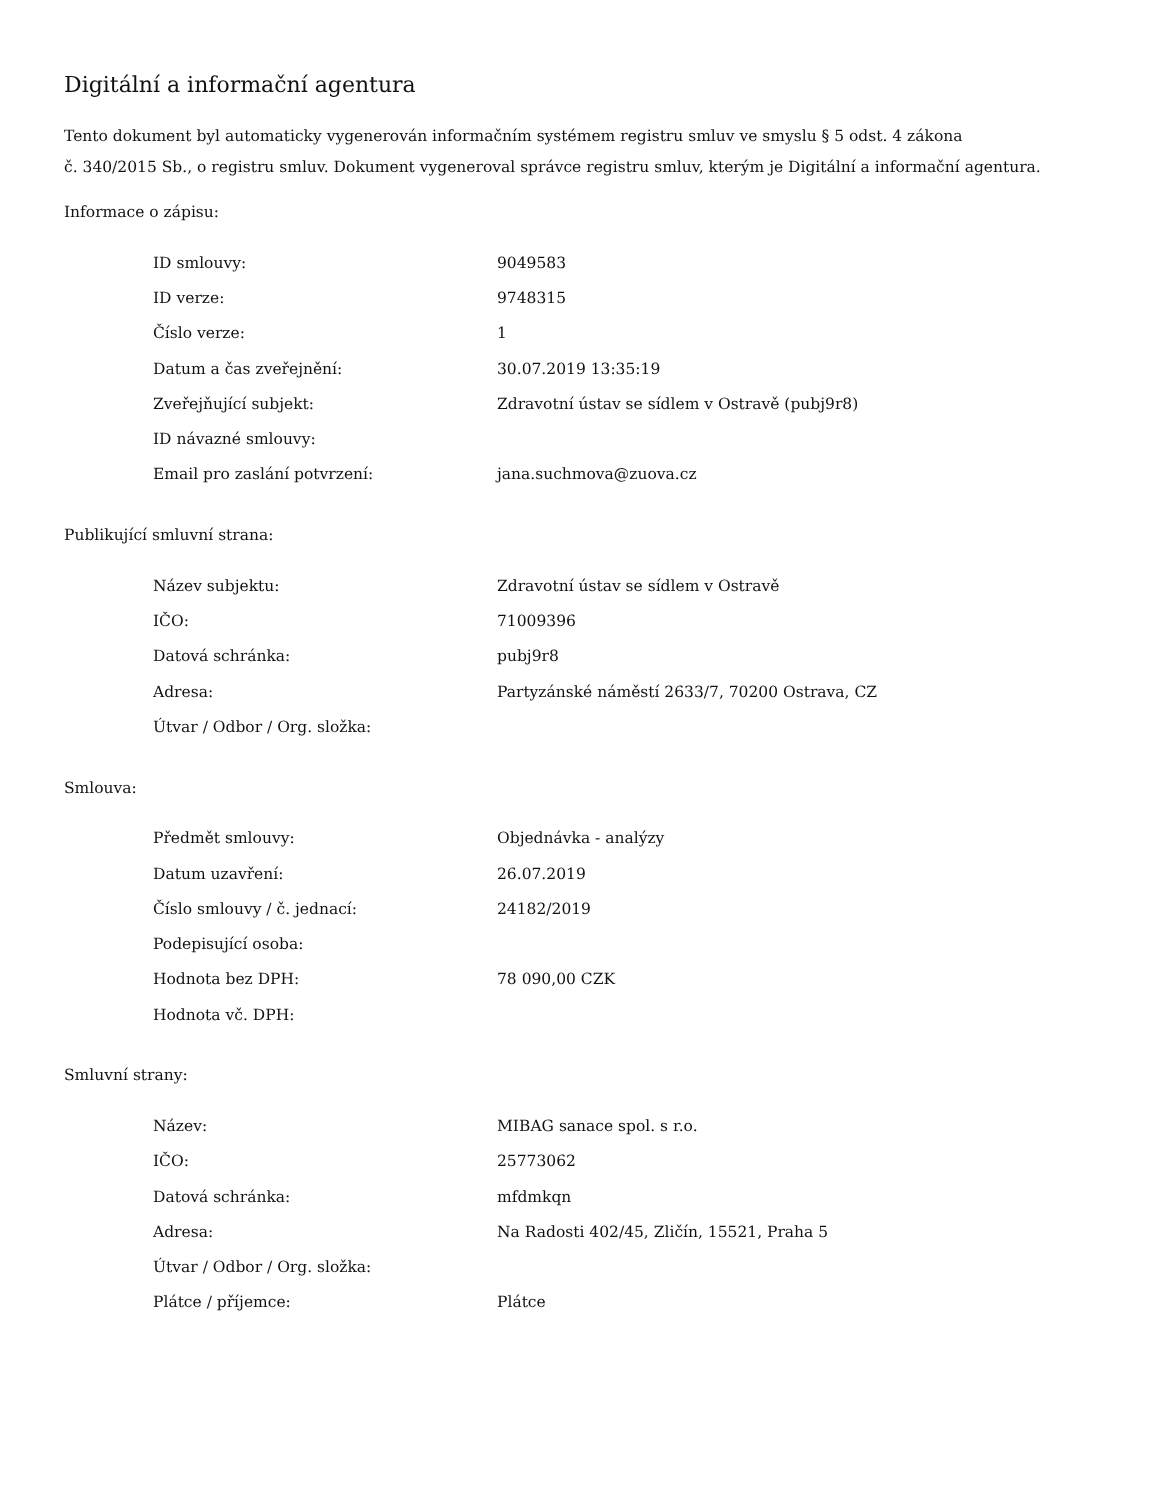Digitální a informační agentura
Tento dokument byl automaticky vygenerován informačním systémem registru smluv ve smyslu § 5 odst. 4 zákona
č. 340/2015 Sb., o registru smluv. Dokument vygeneroval správce registru smluv, kterým je Digitální a informační agentura.
Informace o zápisu:
| ID smlouvy: | 9049583 |
| ID verze: | 9748315 |
| Číslo verze: | 1 |
| Datum a čas zveřejnění: | 30.07.2019 13:35:19 |
| Zveřejňující subjekt: | Zdravotní ústav se sídlem v Ostravě (pubj9r8) |
| ID návazné smlouvy: | |
| Email pro zaslání potvrzení: | jana.suchmova@zuova.cz |
Publikující smluvní strana:
| Název subjektu: | Zdravotní ústav se sídlem v Ostravě |
| IČO: | 71009396 |
| Datová schránka: | pubj9r8 |
| Adresa: | Partyzánské náměstí 2633/7, 70200 Ostrava, CZ |
| Útvar / Odbor / Org. složka: | |
Smlouva:
| Předmět smlouvy: | Objednávka - analýzy |
| Datum uzavření: | 26.07.2019 |
| Číslo smlouvy / č. jednací: | 24182/2019 |
| Podepisující osoba: | |
| Hodnota bez DPH: | 78 090,00 CZK |
| Hodnota vč. DPH: | |
Smluvní strany:
| Název: | MIBAG sanace spol. s r.o. |
| IČO: | 25773062 |
| Datová schránka: | mfdmkqn |
| Adresa: | Na Radosti 402/45, Zličín, 15521, Praha 5 |
| Útvar / Odbor / Org. složka: | |
| Plátce / příjemce: | Plátce |